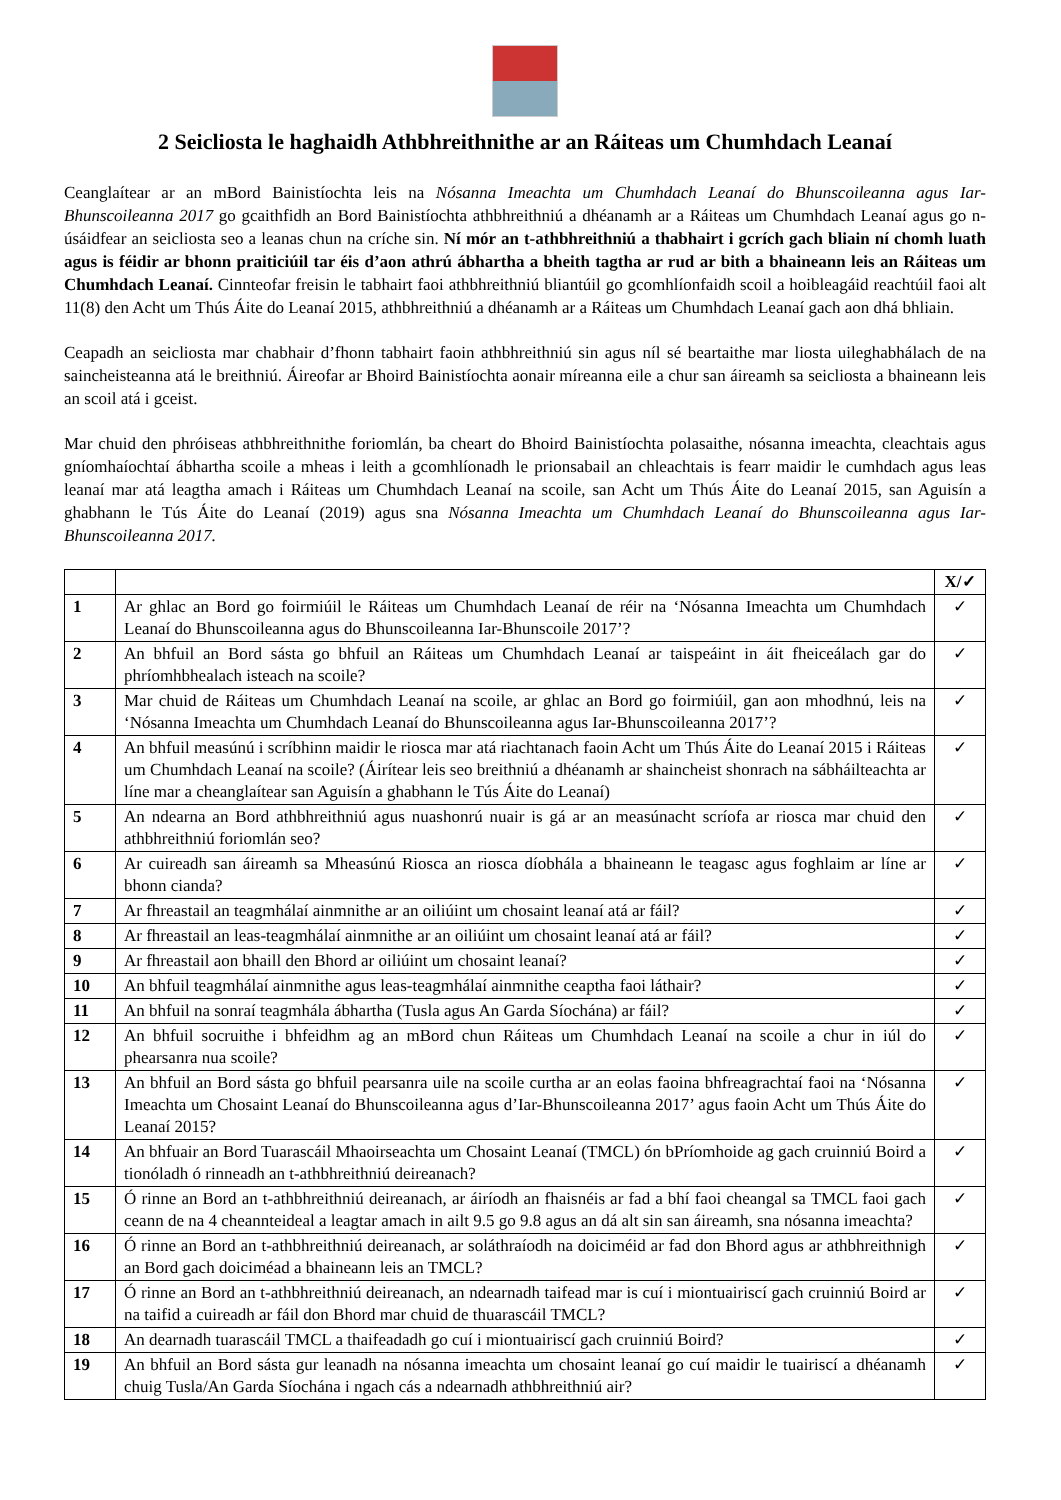2 Seicliosta le haghaidh Athbhreithnithe ar an Ráiteas um Chumhdach Leanaí
Ceanglaítear ar an mBord Bainistíochta leis na Nósanna Imeachta um Chumhdach Leanaí do Bhunscoileanna agus Iar-Bhunscoileanna 2017 go gcaithfidh an Bord Bainistíochta athbhreithniú a dhéanamh ar a Ráiteas um Chumhdach Leanaí agus go n-úsáidfear an seicliosta seo a leanas chun na críche sin. Ní mór an t-athbhreithniú a thabhairt i gcrích gach bliain ní chomh luath agus is féidir ar bhonn praiticiúil tar éis d’aon athrú ábhartha a bheith tagtha ar rud ar bith a bhaineann leis an Ráiteas um Chumhdach Leanaí. Cinnteofar freisin le tabhairt faoi athbhreithniú bliantúil go gcomhlíonfaidh scoil a hoibleagáid reachtúil faoi alt 11(8) den Acht um Thús Áite do Leanaí 2015, athbhreithniú a dhéanamh ar a Ráiteas um Chumhdach Leanaí gach aon dhá bhliain.
Ceapadh an seicliosta mar chabhair d’fhonn tabhairt faoin athbhreithniú sin agus níl sé beartaithe mar liosta uileghabhálach de na saincheisteanna atá le breithniú. Áireofar ar Bhoird Bainistíochta aonair míreanna eile a chur san áireamh sa seicliosta a bhaineann leis an scoil atá i gceist.
Mar chuid den phróiseas athbhreithnithe foriomlán, ba cheart do Bhoird Bainistíochta polasaithe, nósanna imeachta, cleachtais agus gníomhaíochtaí ábhartha scoile a mheas i leith a gcomhlíonadh le prionsabail an chleachtais is fearr maidir le cumhdach agus leas leanaí mar atá leagtha amach i Ráiteas um Chumhdach Leanaí na scoile, san Acht um Thús Áite do Leanaí 2015, san Aguisín a ghabhann le Tús Áite do Leanaí (2019) agus sna Nósanna Imeachta um Chumhdach Leanaí do Bhunscoileanna agus Iar-Bhunscoileanna 2017.
| | | X/✓ |
| 1 | Ar ghlac an Bord go foirmiúil le Ráiteas um Chumhdach Leanaí de réir na ‘Nósanna Imeachta um Chumhdach Leanaí do Bhunscoileanna agus do Bhunscoileanna Iar-Bhunscoile 2017’? | ✓ |
| 2 | An bhfuil an Bord sásta go bhfuil an Ráiteas um Chumhdach Leanaí ar taispeáint in áit fheiceálach gar do phríomhbhealach isteach na scoile? | ✓ |
| 3 | Mar chuid de Ráiteas um Chumhdach Leanaí na scoile, ar ghlac an Bord go foirmiúil, gan aon mhodhnú, leis na ‘Nósanna Imeachta um Chumhdach Leanaí do Bhunscoileanna agus Iar-Bhunscoileanna 2017’? | ✓ |
| 4 | An bhfuil measúnú i scríbhinn maidir le riosca mar atá riachtanach faoin Acht um Thús Áite do Leanaí 2015 i Ráiteas um Chumhdach Leanaí na scoile? (Áirítear leis seo breithniú a dhéanamh ar shaincheist shonrach na sábháilteachta ar líne mar a cheanglaítear san Aguisín a ghabhann le Tús Áite do Leanaí) | ✓ |
| 5 | An ndearna an Bord athbhreithniú agus nuashonrú nuair is gá ar an measúnacht scríofa ar riosca mar chuid den athbhreithniú foriomlán seo? | ✓ |
| 6 | Ar cuireadh san áireamh sa Mheasúnú Riosca an riosca díobhála a bhaineann le teagasc agus foghlaim ar líne ar bhonn cianda? | ✓ |
| 7 | Ar fhreastail an teagmhálaí ainmnithe ar an oiliúint um chosaint leanaí atá ar fáil? | ✓ |
| 8 | Ar fhreastail an leas-teagmhálaí ainmnithe ar an oiliúint um chosaint leanaí atá ar fáil? | ✓ |
| 9 | Ar fhreastail aon bhaill den Bhord ar oiliúint um chosaint leanaí? | ✓ |
| 10 | An bhfuil teagmhálaí ainmnithe agus leas-teagmhálaí ainmnithe ceaptha faoi láthair? | ✓ |
| 11 | An bhfuil na sonraí teagmhála ábhartha (Tusla agus An Garda Síochána) ar fáil? | ✓ |
| 12 | An bhfuil socruithe i bhfeidhm ag an mBord chun Ráiteas um Chumhdach Leanaí na scoile a chur in iúl do phearsanra nua scoile? | ✓ |
| 13 | An bhfuil an Bord sásta go bhfuil pearsanra uile na scoile curtha ar an eolas faoina bhfreagrachtaí faoi na ‘Nósanna Imeachta um Chosaint Leanaí do Bhunscoileanna agus d’Iar-Bhunscoileanna 2017’ agus faoin Acht um Thús Áite do Leanaí 2015? | ✓ |
| 14 | An bhfuair an Bord Tuarascáil Mhaoirseachta um Chosaint Leanaí (TMCL) ón bPríomhoide ag gach cruinniú Boird a tionóladh ó rinneadh an t-athbhreithniú deireanach? | ✓ |
| 15 | Ó rinne an Bord an t-athbhreithniú deireanach, ar áiríodh an fhaisnéis ar fad a bhí faoi cheangal sa TMCL faoi gach ceann de na 4 cheannteideal a leagtar amach in ailt 9.5 go 9.8 agus an dá alt sin san áireamh, sna nósanna imeachta? | ✓ |
| 16 | Ó rinne an Bord an t-athbhreithniú deireanach, ar soláthraíodh na doiciméid ar fad don Bhord agus ar athbhreithnigh an Bord gach doiciméad a bhaineann leis an TMCL? | ✓ |
| 17 | Ó rinne an Bord an t-athbhreithniú deireanach, an ndearnadh taifead mar is cuí i miontuairiscí gach cruinniú Boird ar na taifid a cuireadh ar fáil don Bhord mar chuid de thuarascáil TMCL? | ✓ |
| 18 | An dearnadh tuarascáil TMCL a thaifeadadh go cuí i miontuairiscí gach cruinniú Boird? | ✓ |
| 19 | An bhfuil an Bord sásta gur leanadh na nósanna imeachta um chosaint leanaí go cuí maidir le tuairiscí a dhéanamh chuig Tusla/An Garda Síochána i ngach cás a ndearnadh athbhreithniú air? | ✓ |